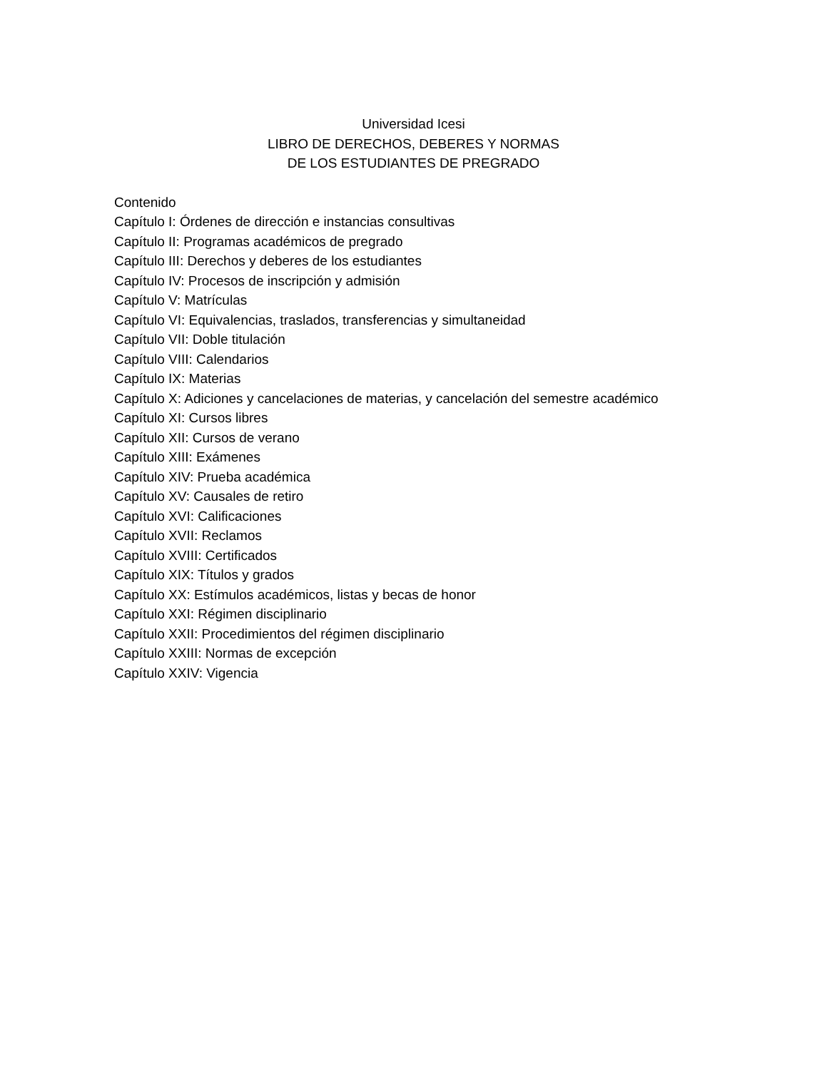Universidad Icesi
LIBRO DE DERECHOS, DEBERES Y NORMAS
DE LOS ESTUDIANTES DE PREGRADO
Contenido
Capítulo I: Órdenes de dirección e instancias consultivas
Capítulo II: Programas académicos de pregrado
Capítulo III: Derechos y deberes de los estudiantes
Capítulo IV: Procesos de inscripción y admisión
Capítulo V: Matrículas
Capítulo VI: Equivalencias, traslados, transferencias y simultaneidad
Capítulo VII: Doble titulación
Capítulo VIII: Calendarios
Capítulo IX: Materias
Capítulo X: Adiciones y cancelaciones de materias, y cancelación del semestre académico
Capítulo XI: Cursos libres
Capítulo XII: Cursos de verano
Capítulo XIII: Exámenes
Capítulo XIV: Prueba académica
Capítulo XV: Causales de retiro
Capítulo XVI: Calificaciones
Capítulo XVII: Reclamos
Capítulo XVIII: Certificados
Capítulo XIX: Títulos y grados
Capítulo XX: Estímulos académicos, listas y becas de honor
Capítulo XXI: Régimen disciplinario
Capítulo XXII: Procedimientos del régimen disciplinario
Capítulo XXIII: Normas de excepción
Capítulo XXIV: Vigencia